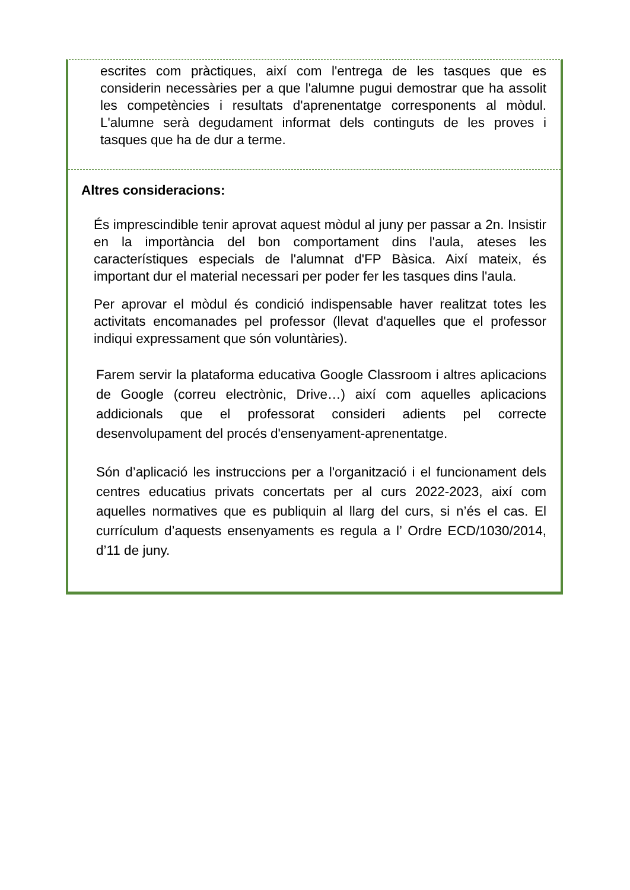escrites com pràctiques, així com l'entrega de les tasques que es considerin necessàries per a que l'alumne pugui demostrar que ha assolit les competències i resultats d'aprenentatge corresponents al mòdul. L'alumne serà degudament informat dels continguts de les proves i tasques que ha de dur a terme.
Altres consideracions:
És imprescindible tenir aprovat aquest mòdul al juny per passar a 2n. Insistir en la importància del bon comportament dins l'aula, ateses les característiques especials de l'alumnat d'FP Bàsica. Així mateix, és important dur el material necessari per poder fer les tasques dins l'aula.
Per aprovar el mòdul és condició indispensable haver realitzat totes les activitats encomanades pel professor (llevat d'aquelles que el professor indiqui expressament que són voluntàries).
Farem servir la plataforma educativa Google Classroom i altres aplicacions de Google (correu electrònic, Drive…) així com aquelles aplicacions addicionals que el professorat consideri adients pel correcte desenvolupament del procés d'ensenyament-aprenentatge.
Són d’aplicació les instruccions per a l'organització i el funcionament dels centres educatius privats concertats per al curs 2022-2023, així com aquelles normatives que es publiquin al llarg del curs, si n’és el cas. El currículum d’aquests ensenyaments es regula a l’ Ordre ECD/1030/2014, d’11 de juny.